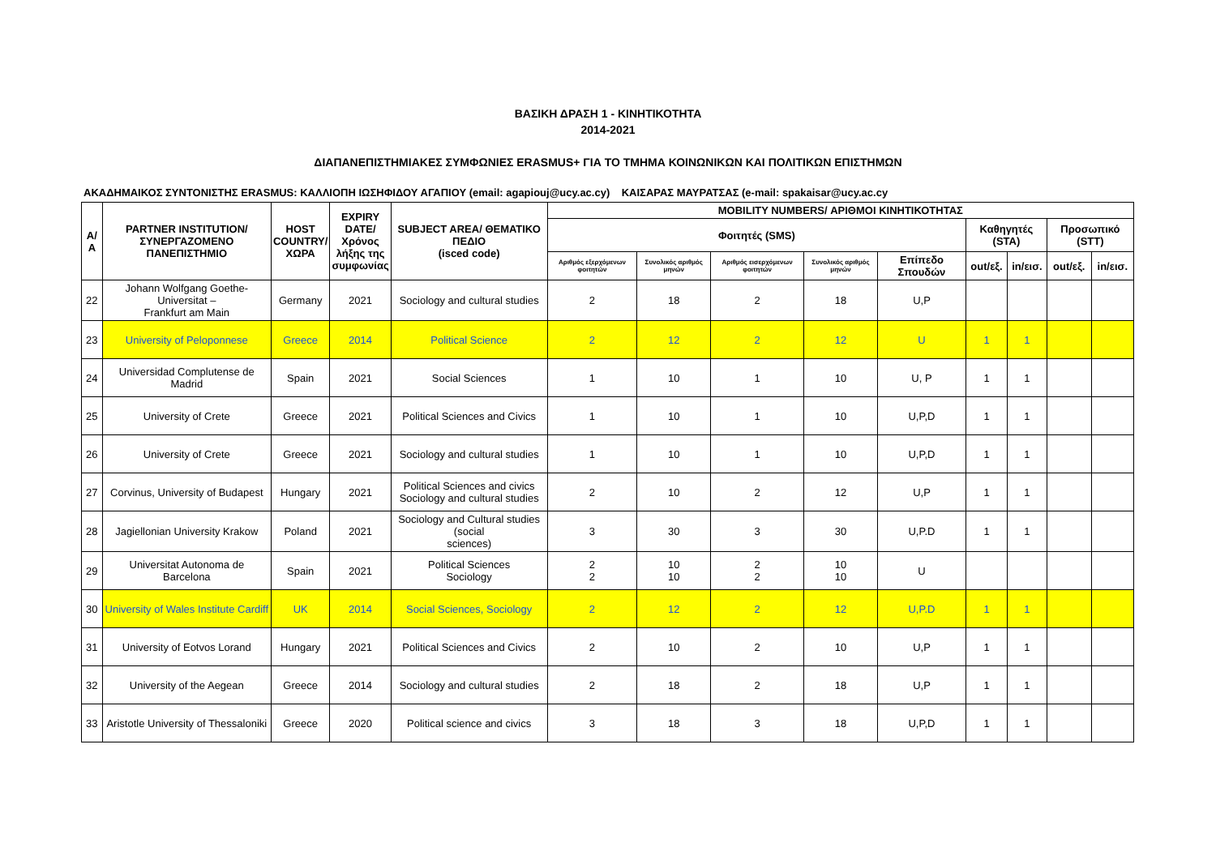ΒΑΣΙΚΗ ΔΡΑΣΗ 1 - ΚΙΝΗΤΙΚΟΤΗΤΑ
2014-2021
ΔΙΑΠΑΝΕΠΙΣΤΗΜΙΑΚΕΣ ΣΥΜΦΩΝΙΕΣ ERASMUS+ ΓΙΑ ΤΟ ΤΜΗΜΑ ΚΟΙΝΩΝΙΚΩΝ ΚΑΙ ΠΟΛΙΤΙΚΩΝ ΕΠΙΣΤΗΜΩΝ
ΑΚΑΔΗΜΑΙΚΟΣ ΣΥΝΤΟΝΙΣΤΗΣ ERASMUS: ΚΑΛΛΙΟΠΗ ΙΩΣΗΦΙΔΟΥ ΑΓΑΠΙΟΥ (email: agapiouj@ucy.ac.cy) ΚΑΙΣΑΡΑΣ ΜΑΥΡΑΤΣΑΣ (e-mail: spakaisar@ucy.ac.cy
| Α/Α | PARTNER INSTITUTION/ ΣΥΝΕΡΓΑΖΟΜΕΝΟ ΠΑΝΕΠΙΣΤΗΜΙΟ | HOST COUNTRY/ ΧΩΡΑ | EXPIRY DATE/ Χρόνος λήξης της συμφωνίας | SUBJECT AREA/ ΘΕΜΑΤΙΚΟ ΠΕΔΙΟ (isced code) | MOBILITY NUMBERS/ ΑΡΙΘΜΟΙ ΚΙΝΗΤΙΚΟΤΗΤΑΣ | | | | | | | | |
| --- | --- | --- | --- | --- | --- | --- | --- | --- | --- | --- | --- | --- | --- |
| | | | | | Φοιτητές (SMS) | | | | | Καθηγητές (STA) | | Προσωπικό (STT) | |
| | | | | | Αριθμός εξερχόμενων φοιτητών | Συνολικός αριθμός μηνών | Αριθμός εισερχόμενων φοιτητών | Συνολικός αριθμός μηνών | Επίπεδο Σπουδών | out/εξ. | in/εισ. | out/εξ. | in/εισ. |
| 22 | Johann Wolfgang Goethe- Universitat – Frankfurt am Main | Germany | 2021 | Sociology and cultural studies | 2 | 18 | 2 | 18 | U,P | | | | |
| 23 | University of Peloponnese | Greece | 2014 | Political Science | 2 | 12 | 2 | 12 | U | 1 | 1 | | |
| 24 | Universidad Complutense de Madrid | Spain | 2021 | Social Sciences | 1 | 10 | 1 | 10 | U, P | 1 | 1 | | |
| 25 | University of Crete | Greece | 2021 | Political Sciences and Civics | 1 | 10 | 1 | 10 | U,P,D | 1 | 1 | | |
| 26 | University of Crete | Greece | 2021 | Sociology and cultural studies | 1 | 10 | 1 | 10 | U,P,D | 1 | 1 | | |
| 27 | Corvinus, University of Budapest | Hungary | 2021 | Political Sciences and civics Sociology and cultural studies | 2 | 10 | 2 | 12 | U,P | 1 | 1 | | |
| 28 | Jagiellonian University Krakow | Poland | 2021 | Sociology and Cultural studies (social sciences) | 3 | 30 | 3 | 30 | U,P.D | 1 | 1 | | |
| 29 | Universitat Autonoma de Barcelona | Spain | 2021 | Political Sciences Sociology | 2 2 | 10 10 | 2 2 | 10 10 | U | | | | |
| 30 | University of Wales Institute Cardiff | UK | 2014 | Social Sciences, Sociology | 2 | 12 | 2 | 12 | U,P.D | 1 | 1 | | |
| 31 | University of Eotvos Lorand | Hungary | 2021 | Political Sciences and Civics | 2 | 10 | 2 | 10 | U,P | 1 | 1 | | |
| 32 | University of the Aegean | Greece | 2014 | Sociology and cultural studies | 2 | 18 | 2 | 18 | U,P | 1 | 1 | | |
| 33 | Aristotle University of Thessaloniki | Greece | 2020 | Political science and civics | 3 | 18 | 3 | 18 | U,P,D | 1 | 1 | | |